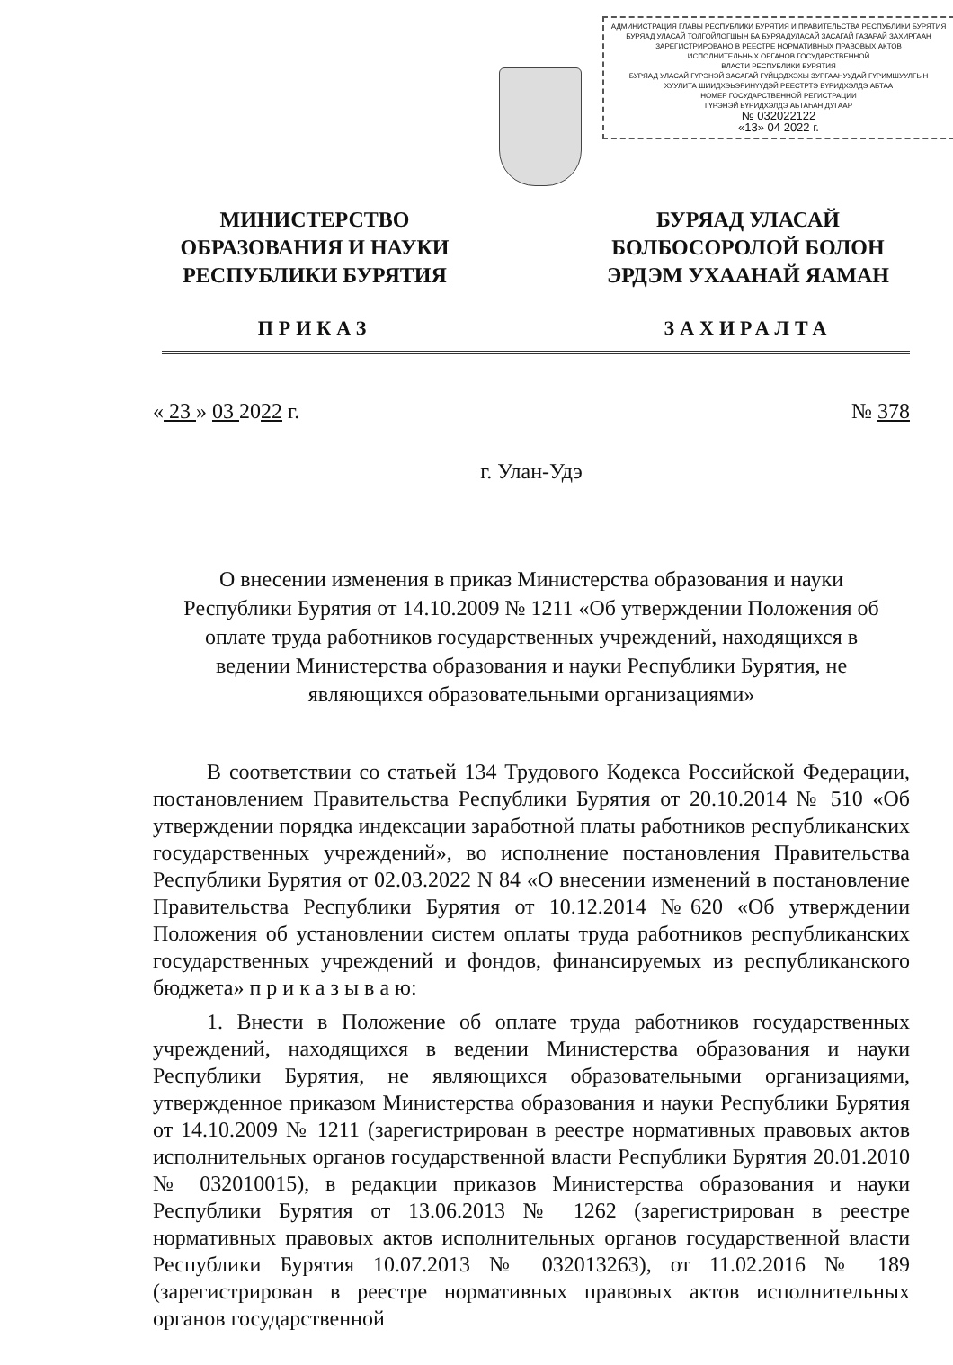АДМИНИСТРАЦИЯ ГЛАВЫ РЕСПУБЛИКИ БУРЯТИЯ И ПРАВИТЕЛЬСТВА РЕСПУБЛИКИ БУРЯТИЯ
БУРЯАД УЛАСАЙ ТОЛГОЙЛОГШЫН БА БУРЯАДУЛАСАЙ ЗАСАГАЙ ГАЗАРАЙ ЗАХИРГААН
ЗАРЕГИСТРИРОВАНО В РЕЕСТРЕ НОРМАТИВНЫХ ПРАВОВЫХ АКТОВ
ИСПОЛНИТЕЛЬНЫХ ОРГАНОВ ГОСУДАРСТВЕННОЙ
ВЛАСТИ РЕСПУБЛИКИ БУРЯТИЯ
БУРЯАД УЛАСАЙ ГҮРЭНЭЙ ЗАСАГАЙ ГҮЙЦЭДХЭХЫ ЗУРГААНУУДАЙ ГҮРИМШУУЛГЫН
ХУУЛИТА ШИИДХЭЬЭРИНҮҮДЭЙ РЕЕСТРТЭ БҮРИДХЭЛДЭ АБТАА
НОМЕР ГОСУДАРСТВЕННОЙ РЕГИСТРАЦИИ
ГҮРЭНЭЙ БҮРИДХЭЛДЭ АБТАҺАН ДУГААР
№ 032022122
«13» 04 2022 г.
МИНИСТЕРСТВО
ОБРАЗОВАНИЯ И НАУКИ
РЕСПУБЛИКИ БУРЯТИЯ
БУРЯАД УЛАСАЙ
БОЛБОСОРОЛОЙ БОЛОН
ЭРДЭМ УХААНАЙ ЯАМАН
ПРИКАЗ ЗАХИРАЛТА
« 23 » 03 2022 г. № 378
г. Улан-Удэ
О внесении изменения в приказ Министерства образования и науки
Республики Бурятия от 14.10.2009 № 1211 «Об утверждении Положения об
оплате труда работников государственных учреждений, находящихся в
ведении Министерства образования и науки Республики Бурятия, не
являющихся образовательными организациями»
В соответствии со статьей 134 Трудового Кодекса Российской Федерации, постановлением Правительства Республики Бурятия от 20.10.2014 № 510 «Об утверждении порядка индексации заработной платы работников республиканских государственных учреждений», во исполнение постановления Правительства Республики Бурятия от 02.03.2022 N 84 «О внесении изменений в постановление Правительства Республики Бурятия от 10.12.2014 №620 «Об утверждении Положения об установлении систем оплаты труда работников республиканских государственных учреждений и фондов, финансируемых из республиканского бюджета» п р и к а з ы в а ю:
1. Внести в Положение об оплате труда работников государственных учреждений, находящихся в ведении Министерства образования и науки Республики Бурятия, не являющихся образовательными организациями, утвержденное приказом Министерства образования и науки Республики Бурятия от 14.10.2009 № 1211 (зарегистрирован в реестре нормативных правовых актов исполнительных органов государственной власти Республики Бурятия 20.01.2010 № 032010015), в редакции приказов Министерства образования и науки Республики Бурятия от 13.06.2013 № 1262 (зарегистрирован в реестре нормативных правовых актов исполнительных органов государственной власти Республики Бурятия 10.07.2013 № 032013263), от 11.02.2016 № 189 (зарегистрирован в реестре нормативных правовых актов исполнительных органов государственной